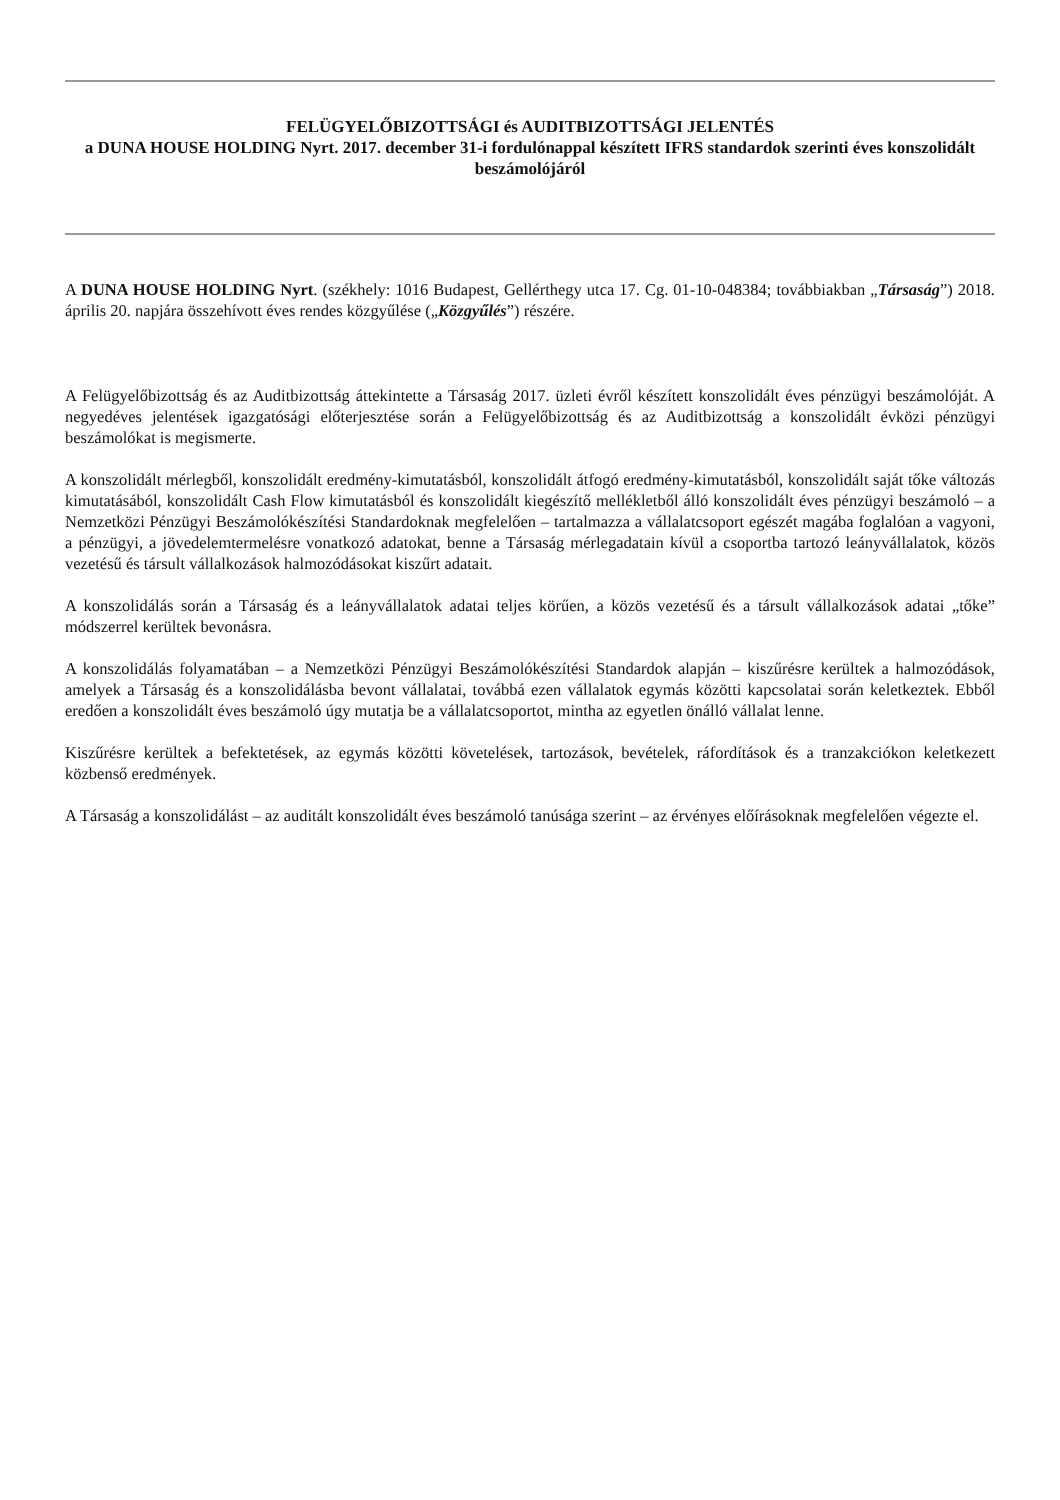FELÜGYELŐBIZOTTSÁGI és AUDITBIZOTTSÁGI JELENTÉS
a DUNA HOUSE HOLDING Nyrt. 2017. december 31-i fordulónappal készített IFRS standardok szerinti éves konszolidált beszámolójáról
A DUNA HOUSE HOLDING Nyrt. (székhely: 1016 Budapest, Gellérthegy utca 17. Cg. 01-10-048384; továbbiakban „Társaság”) 2018. április 20. napjára összehívott éves rendes közgyűlése („Közgyűlés”) részére.
A Felügyelőbizottság és az Auditbizottság áttekintette a Társaság 2017. üzleti évről készített konszolidált éves pénzügyi beszámolóját. A negyedéves jelentések igazgatósági előterjesztése során a Felügyelőbizottság és az Auditbizottság a konszolidált évközi pénzügyi beszámolókat is megismerte.
A konszolidált mérlegből, konszolidált eredmény-kimutatásból, konszolidált átfogó eredmény-kimutatásból, konszolidált saját tőke változás kimutatásából, konszolidált Cash Flow kimutatásból és konszolidált kiegészítő mellékletből álló konszolidált éves pénzügyi beszámoló – a Nemzetközi Pénzügyi Beszámolókészítési Standardoknak megfelelően – tartalmazza a vállalatcsoport egészét magába foglalóan a vagyoni, a pénzügyi, a jövedelemtermelésre vonatkozó adatokat, benne a Társaság mérlegadatain kívül a csoportba tartozó leányvállalatok, közös vezetésű és társult vállalkozások halmozódásokat kiszűrt adatait.
A konszolidálás során a Társaság és a leányvállalatok adatai teljes körűen, a közös vezetésű és a társult vállalkozások adatai „tőke” módszerrel kerültek bevonásra.
A konszolidálás folyamatában – a Nemzetközi Pénzügyi Beszámolókészítési Standardok alapján – kiszűrésre kerültek a halmozódások, amelyek a Társaság és a konszolidálásba bevont vállalatai, továbbá ezen vállalatok egymás közötti kapcsolatai során keletkeztek. Ebből eredően a konszolidált éves beszámoló úgy mutatja be a vállalatcsoportot, mintha az egyetlen önálló vállalat lenne.
Kiszűrésre kerültek a befektetések, az egymás közötti követelések, tartozások, bevételek, ráfordítások és a tranzakciókon keletkezett közbenső eredmények.
A Társaság a konszolidálást – az auditált konszolidált éves beszámoló tanúsága szerint – az érvényes előírásoknak megfelelően végezte el.